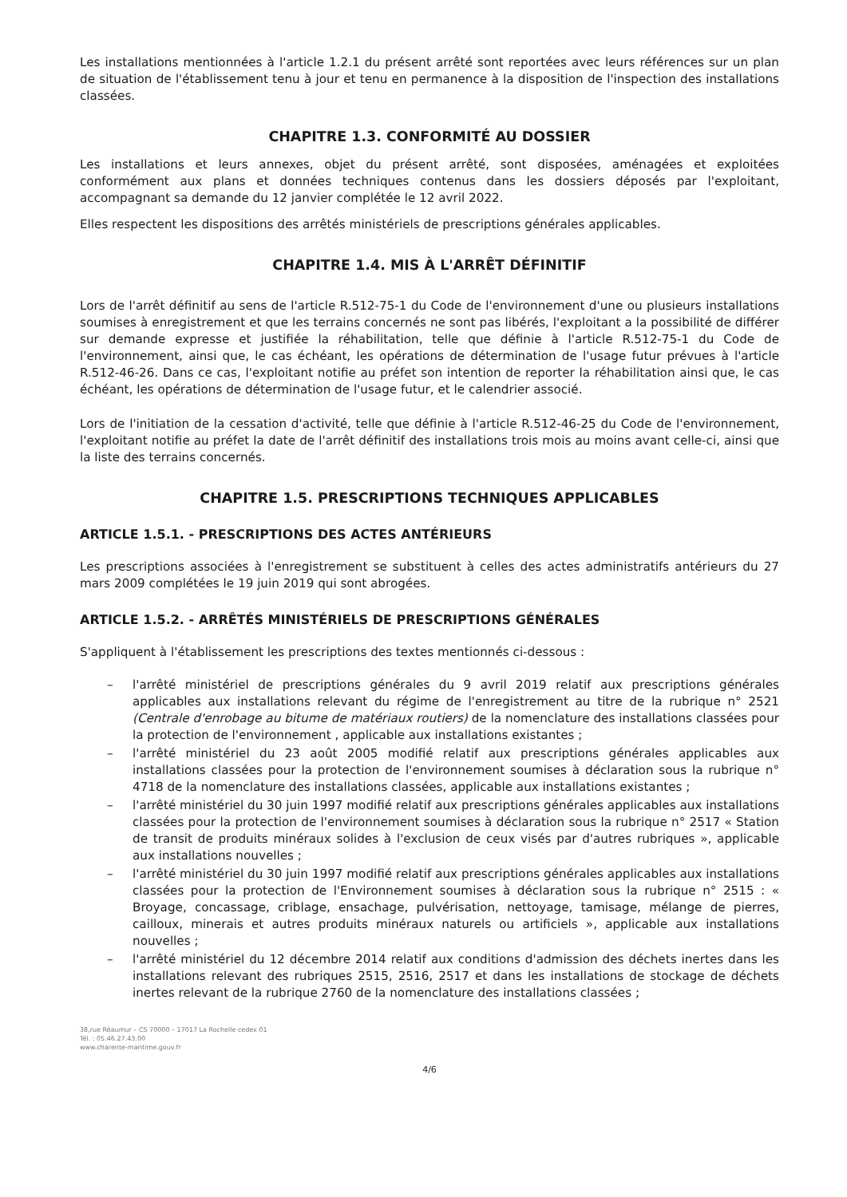Les installations mentionnées à l'article 1.2.1 du présent arrêté sont reportées avec leurs références sur un plan de situation de l'établissement tenu à jour et tenu en permanence à la disposition de l'inspection des installations classées.
CHAPITRE 1.3. CONFORMITÉ AU DOSSIER
Les installations et leurs annexes, objet du présent arrêté, sont disposées, aménagées et exploitées conformément aux plans et données techniques contenus dans les dossiers déposés par l'exploitant, accompagnant sa demande du 12 janvier complétée le 12 avril 2022.
Elles respectent les dispositions des arrêtés ministériels de prescriptions générales applicables.
CHAPITRE 1.4. MIS À L'ARRÊT DÉFINITIF
Lors de l'arrêt définitif au sens de l'article R.512-75-1 du Code de l'environnement d'une ou plusieurs installations soumises à enregistrement et que les terrains concernés ne sont pas libérés, l'exploitant a la possibilité de différer sur demande expresse et justifiée la réhabilitation, telle que définie à l'article R.512-75-1 du Code de l'environnement, ainsi que, le cas échéant, les opérations de détermination de l'usage futur prévues à l'article R.512-46-26. Dans ce cas, l'exploitant notifie au préfet son intention de reporter la réhabilitation ainsi que, le cas échéant, les opérations de détermination de l'usage futur, et le calendrier associé.
Lors de l'initiation de la cessation d'activité, telle que définie à l'article R.512-46-25 du Code de l'environnement, l'exploitant notifie au préfet la date de l'arrêt définitif des installations trois mois au moins avant celle-ci, ainsi que la liste des terrains concernés.
CHAPITRE 1.5. PRESCRIPTIONS TECHNIQUES APPLICABLES
ARTICLE 1.5.1. - PRESCRIPTIONS DES ACTES ANTÉRIEURS
Les prescriptions associées à l'enregistrement se substituent à celles des actes administratifs antérieurs du 27 mars 2009 complétées le 19 juin 2019 qui sont abrogées.
ARTICLE 1.5.2. - ARRÊTÉS MINISTÉRIELS DE PRESCRIPTIONS GÉNÉRALES
S'appliquent à l'établissement les prescriptions des textes mentionnés ci-dessous :
– l'arrêté ministériel de prescriptions générales du 9 avril 2019 relatif aux prescriptions générales applicables aux installations relevant du régime de l'enregistrement au titre de la rubrique n° 2521 (Centrale d'enrobage au bitume de matériaux routiers) de la nomenclature des installations classées pour la protection de l'environnement , applicable aux installations existantes ;
– l'arrêté ministériel du 23 août 2005 modifié relatif aux prescriptions générales applicables aux installations classées pour la protection de l'environnement soumises à déclaration sous la rubrique n° 4718 de la nomenclature des installations classées, applicable aux installations existantes ;
– l'arrêté ministériel du 30 juin 1997 modifié relatif aux prescriptions générales applicables aux installations classées pour la protection de l'environnement soumises à déclaration sous la rubrique n° 2517 « Station de transit de produits minéraux solides à l'exclusion de ceux visés par d'autres rubriques », applicable aux installations nouvelles ;
– l'arrêté ministériel du 30 juin 1997 modifié relatif aux prescriptions générales applicables aux installations classées pour la protection de l'Environnement soumises à déclaration sous la rubrique n° 2515 : « Broyage, concassage, criblage, ensachage, pulvérisation, nettoyage, tamisage, mélange de pierres, cailloux, minerais et autres produits minéraux naturels ou artificiels », applicable aux installations nouvelles ;
– l'arrêté ministériel du 12 décembre 2014 relatif aux conditions d'admission des déchets inertes dans les installations relevant des rubriques 2515, 2516, 2517 et dans les installations de stockage de déchets inertes relevant de la rubrique 2760 de la nomenclature des installations classées ;
38,rue Réaumur – CS 70000 – 17017 La Rochelle cedex 01
Tél. : 05.46.27.43.00
www.charente-maritime.gouv.fr
4/6